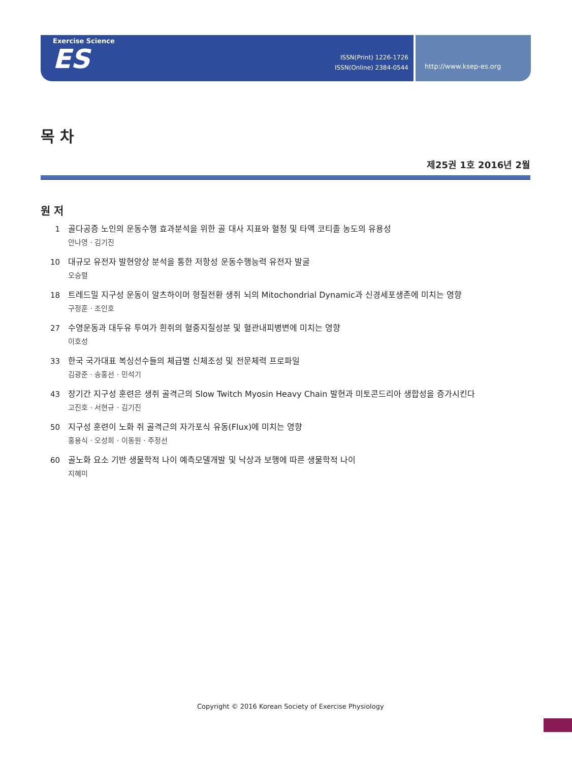Exercise Science
ES
ISSN(Print) 1226-1726
ISSN(Online) 2384-0544
http://www.ksep-es.org
목 차
제25권 1호 2016년 2월
원 저
1 골다공증 노인의 운동수행 효과분석을 위한 골 대사 지표와 혈청 및 타액 코티졸 농도의 유용성
안나영 · 김기진
10 대규모 유전자 발현양상 분석을 통한 저항성 운동수행능력 유전자 발굴
오승렬
18 트레드밀 지구성 운동이 알츠하이머 형질전환 생쥐 뇌의 Mitochondrial Dynamic과 신경세포생존에 미치는 영향
구정훈 · 조인호
27 수영운동과 대두유 투여가 흰쥐의 혈중지질성분 및 혈관내피병변에 미치는 영향
이호성
33 한국 국가대표 복싱선수들의 체급별 신체조성 및 전문체력 프로파일
김광준 · 송홍선 · 민석기
43 장기간 지구성 훈련은 생쥐 골격근의 Slow Twitch Myosin Heavy Chain 발현과 미토콘드리아 생합성을 증가시킨다
고진호 · 서현규 · 김기진
50 지구성 훈련이 노화 쥐 골격근의 자가포식 유동(Flux)에 미치는 영향
홍용식 · 오성희 · 이동원 · 주정선
60 골노화 요소 기반 생물학적 나이 예측모델개발 및 낙상과 보행에 따른 생물학적 나이
지혜미
Copyright © 2016 Korean Society of Exercise Physiology